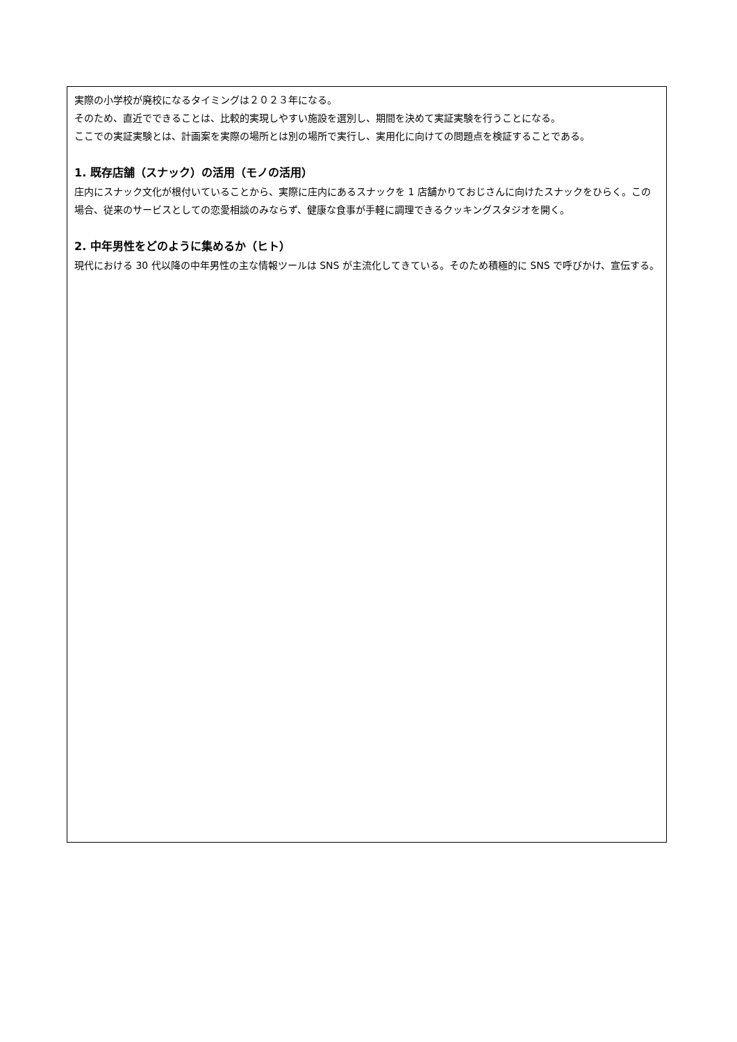実際の小学校が廃校になるタイミングは２０２３年になる。
そのため、直近でできることは、比較的実現しやすい施設を選別し、期間を決めて実証実験を行うことになる。
ここでの実証実験とは、計画案を実際の場所とは別の場所で実行し、実用化に向けての問題点を検証することである。
1. 既存店舗（スナック）の活用（モノの活用）
庄内にスナック文化が根付いていることから、実際に庄内にあるスナックを 1 店舗かりておじさんに向けたスナックをひらく。この場合、従来のサービスとしての恋愛相談のみならず、健康な食事が手軽に調理できるクッキングスタジオを開く。
2. 中年男性をどのように集めるか（ヒト）
現代における 30 代以降の中年男性の主な情報ツールは SNS が主流化してきている。そのため積極的に SNS で呼びかけ、宣伝する。